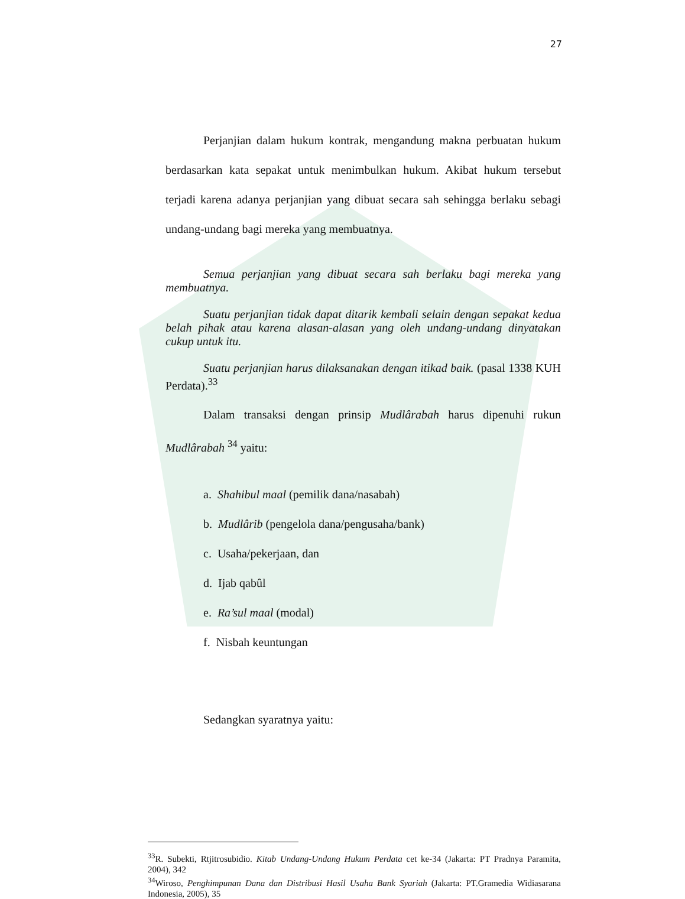27
Perjanjian dalam hukum kontrak, mengandung makna perbuatan hukum berdasarkan kata sepakat untuk menimbulkan hukum. Akibat hukum tersebut terjadi karena adanya perjanjian yang dibuat secara sah sehingga berlaku sebagi undang-undang bagi mereka yang membuatnya.
Semua perjanjian yang dibuat secara sah berlaku bagi mereka yang membuatnya.
Suatu perjanjian tidak dapat ditarik kembali selain dengan sepakat kedua belah pihak atau karena alasan-alasan yang oleh undang-undang dinyatakan cukup untuk itu.
Suatu perjanjian harus dilaksanakan dengan itikad baik. (pasal 1338 KUH Perdata).<sup>33</sup>
Dalam transaksi dengan prinsip Mudlârabah harus dipenuhi rukun Mudlârabah <sup>34</sup> yaitu:
a. Shahibul maal (pemilik dana/nasabah)
b. Mudlârib (pengelola dana/pengusaha/bank)
c. Usaha/pekerjaan, dan
d. Ijab qabûl
e. Ra’sul maal (modal)
f. Nisbah keuntungan
Sedangkan syaratnya yaitu:
<sup>33</sup> R. Subekti, Rtjitrosubidio. Kitab Undang-Undang Hukum Perdata cet ke-34 (Jakarta: PT Pradnya Paramita, 2004), 342
<sup>34</sup> Wiroso, Penghimpunan Dana dan Distribusi Hasil Usaha Bank Syariah (Jakarta: PT.Gramedia Widiasarana Indonesia, 2005), 35